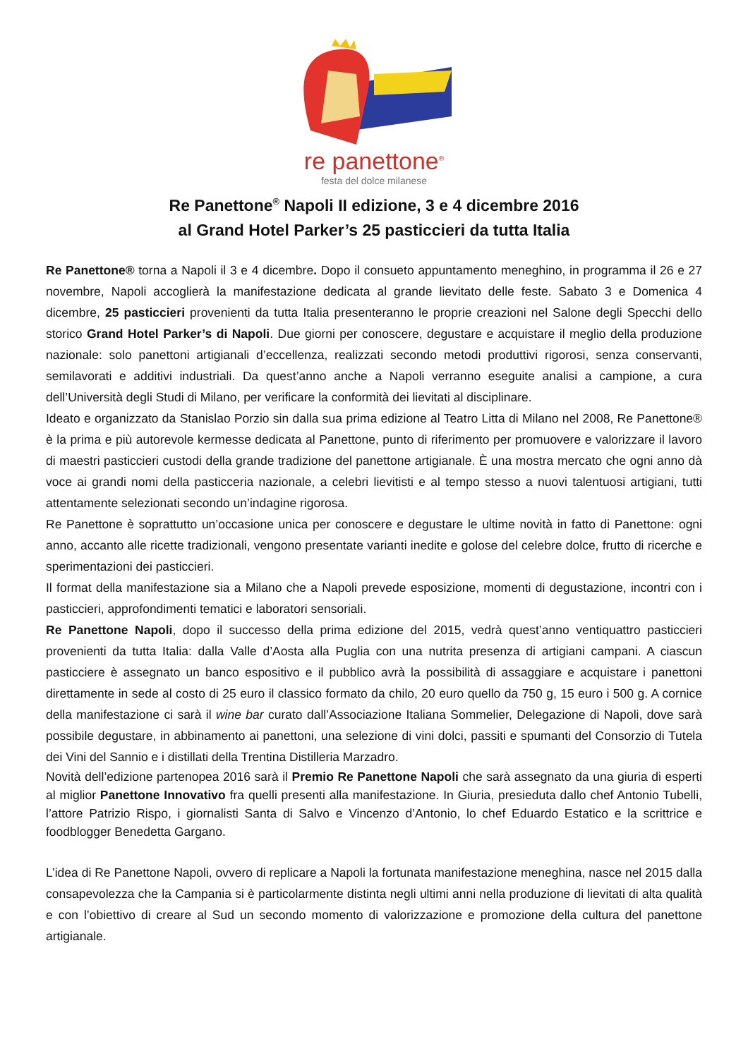re panettone<sup>®</sup>
festa del dolce milanese
Re Panettone<sup>®</sup> Napoli II edizione, 3 e 4 dicembre 2016
al Grand Hotel Parker’s 25 pasticcieri da tutta Italia
Re Panettone® torna a Napoli il 3 e 4 dicembre. Dopo il consueto appuntamento meneghino, in programma il 26 e 27 novembre, Napoli accoglierà la manifestazione dedicata al grande lievitato delle feste. Sabato 3 e Domenica 4 dicembre, 25 pasticcieri provenienti da tutta Italia presenteranno le proprie creazioni nel Salone degli Specchi dello storico Grand Hotel Parker’s di Napoli. Due giorni per conoscere, degustare e acquistare il meglio della produzione nazionale: solo panettoni artigianali d’eccellenza, realizzati secondo metodi produttivi rigorosi, senza conservanti, semilavorati e additivi industriali. Da quest’anno anche a Napoli verranno eseguite analisi a campione, a cura dell’Università degli Studi di Milano, per verificare la conformità dei lievitati al disciplinare.
Ideato e organizzato da Stanislao Porzio sin dalla sua prima edizione al Teatro Litta di Milano nel 2008, Re Panettone® è la prima e più autorevole kermesse dedicata al Panettone, punto di riferimento per promuovere e valorizzare il lavoro di maestri pasticcieri custodi della grande tradizione del panettone artigianale. È una mostra mercato che ogni anno dà voce ai grandi nomi della pasticceria nazionale, a celebri lievitisti e al tempo stesso a nuovi talentuosi artigiani, tutti attentamente selezionati secondo un’indagine rigorosa.
Re Panettone è soprattutto un’occasione unica per conoscere e degustare le ultime novità in fatto di Panettone: ogni anno, accanto alle ricette tradizionali, vengono presentate varianti inedite e golose del celebre dolce, frutto di ricerche e sperimentazioni dei pasticcieri.
Il format della manifestazione sia a Milano che a Napoli prevede esposizione, momenti di degustazione, incontri con i pasticcieri, approfondimenti tematici e laboratori sensoriali.
Re Panettone Napoli, dopo il successo della prima edizione del 2015, vedrà quest’anno ventiquattro pasticcieri provenienti da tutta Italia: dalla Valle d’Aosta alla Puglia con una nutrita presenza di artigiani campani. A ciascun pasticciere è assegnato un banco espositivo e il pubblico avrà la possibilità di assaggiare e acquistare i panettoni direttamente in sede al costo di 25 euro il classico formato da chilo, 20 euro quello da 750 g, 15 euro i 500 g. A cornice della manifestazione ci sarà il wine bar curato dall’Associazione Italiana Sommelier, Delegazione di Napoli, dove sarà possibile degustare, in abbinamento ai panettoni, una selezione di vini dolci, passiti e spumanti del Consorzio di Tutela dei Vini del Sannio e i distillati della Trentina Distilleria Marzadro.
Novità dell’edizione partenopea 2016 sarà il Premio Re Panettone Napoli che sarà assegnato da una giuria di esperti al miglior Panettone Innovativo fra quelli presenti alla manifestazione. In Giuria, presieduta dallo chef Antonio Tubelli, l’attore Patrizio Rispo, i giornalisti Santa di Salvo e Vincenzo d’Antonio, lo chef Eduardo Estatico e la scrittrice e foodblogger Benedetta Gargano.
L’idea di Re Panettone Napoli, ovvero di replicare a Napoli la fortunata manifestazione meneghina, nasce nel 2015 dalla consapevolezza che la Campania si è particolarmente distinta negli ultimi anni nella produzione di lievitati di alta qualità e con l’obiettivo di creare al Sud un secondo momento di valorizzazione e promozione della cultura del panettone artigianale.